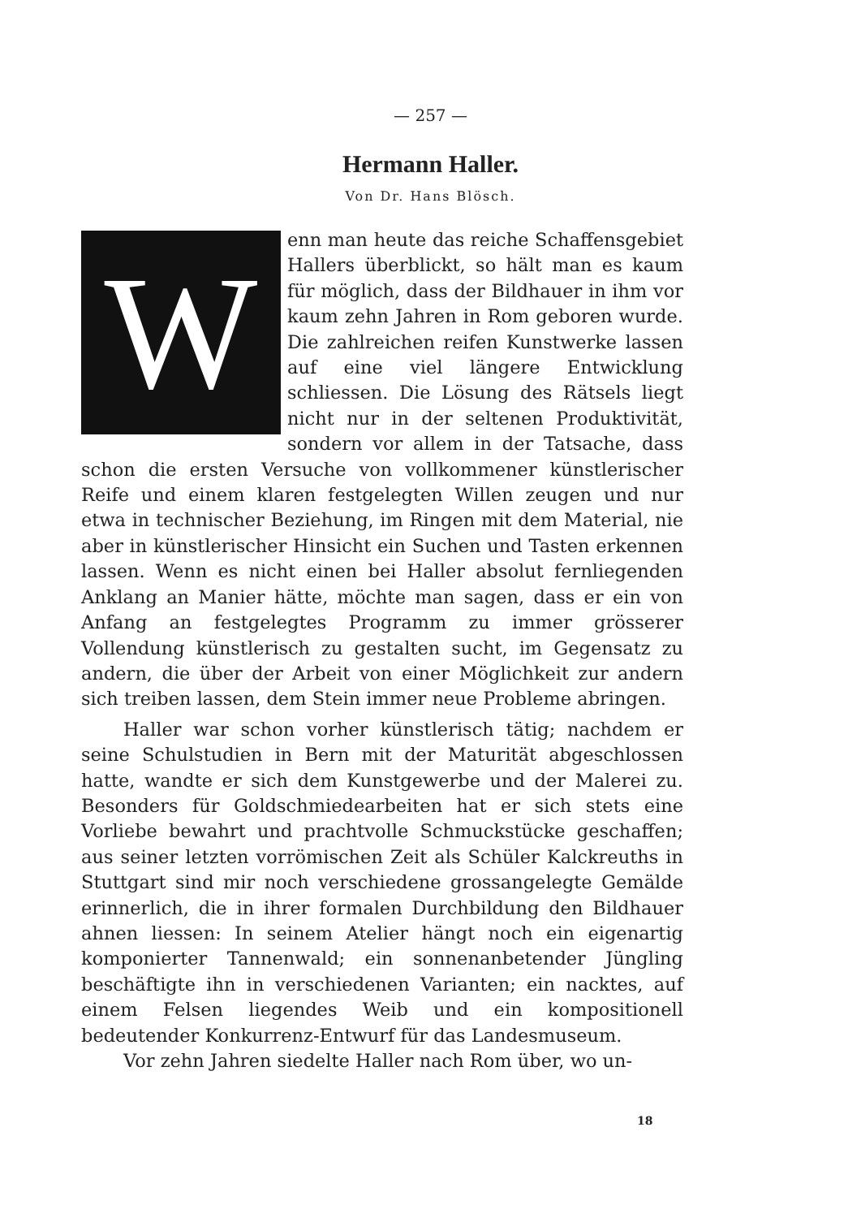— 257 —
Hermann Haller.
Von Dr. Hans Blösch.
Wenn man heute das reiche Schaffensgebiet Hallers überblickt, so hält man es kaum für möglich, dass der Bildhauer in ihm vor kaum zehn Jahren in Rom geboren wurde. Die zahlreichen reifen Kunstwerke lassen auf eine viel längere Entwicklung schliessen. Die Lösung des Rätsels liegt nicht nur in der seltenen Produktivität, sondern vor allem in der Tatsache, dass schon die ersten Versuche von vollkommener künstlerischer Reife und einem klaren festgelegten Willen zeugen und nur etwa in technischer Beziehung, im Ringen mit dem Material, nie aber in künstlerischer Hinsicht ein Suchen und Tasten erkennen lassen. Wenn es nicht einen bei Haller absolut fernliegenden Anklang an Manier hätte, möchte man sagen, dass er ein von Anfang an festgelegtes Programm zu immer grösserer Vollendung künstlerisch zu gestalten sucht, im Gegensatz zu andern, die über der Arbeit von einer Möglichkeit zur andern sich treiben lassen, dem Stein immer neue Probleme abringen.
Haller war schon vorher künstlerisch tätig; nachdem er seine Schulstudien in Bern mit der Maturität abgeschlossen hatte, wandte er sich dem Kunstgewerbe und der Malerei zu. Besonders für Goldschmiedearbeiten hat er sich stets eine Vorliebe bewahrt und prachtvolle Schmuckstücke geschaffen; aus seiner letzten vorrömischen Zeit als Schüler Kalckreuths in Stuttgart sind mir noch verschiedene grossangelegte Gemälde erinnerlich, die in ihrer formalen Durchbildung den Bildhauer ahnen liessen: In seinem Atelier hängt noch ein eigenartig komponierter Tannenwald; ein sonnenanbetender Jüngling beschäftigte ihn in verschiedenen Varianten; ein nacktes, auf einem Felsen liegendes Weib und ein kompositionell bedeutender Konkurrenz-Entwurf für das Landesmuseum.
Vor zehn Jahren siedelte Haller nach Rom über, wo un-
18